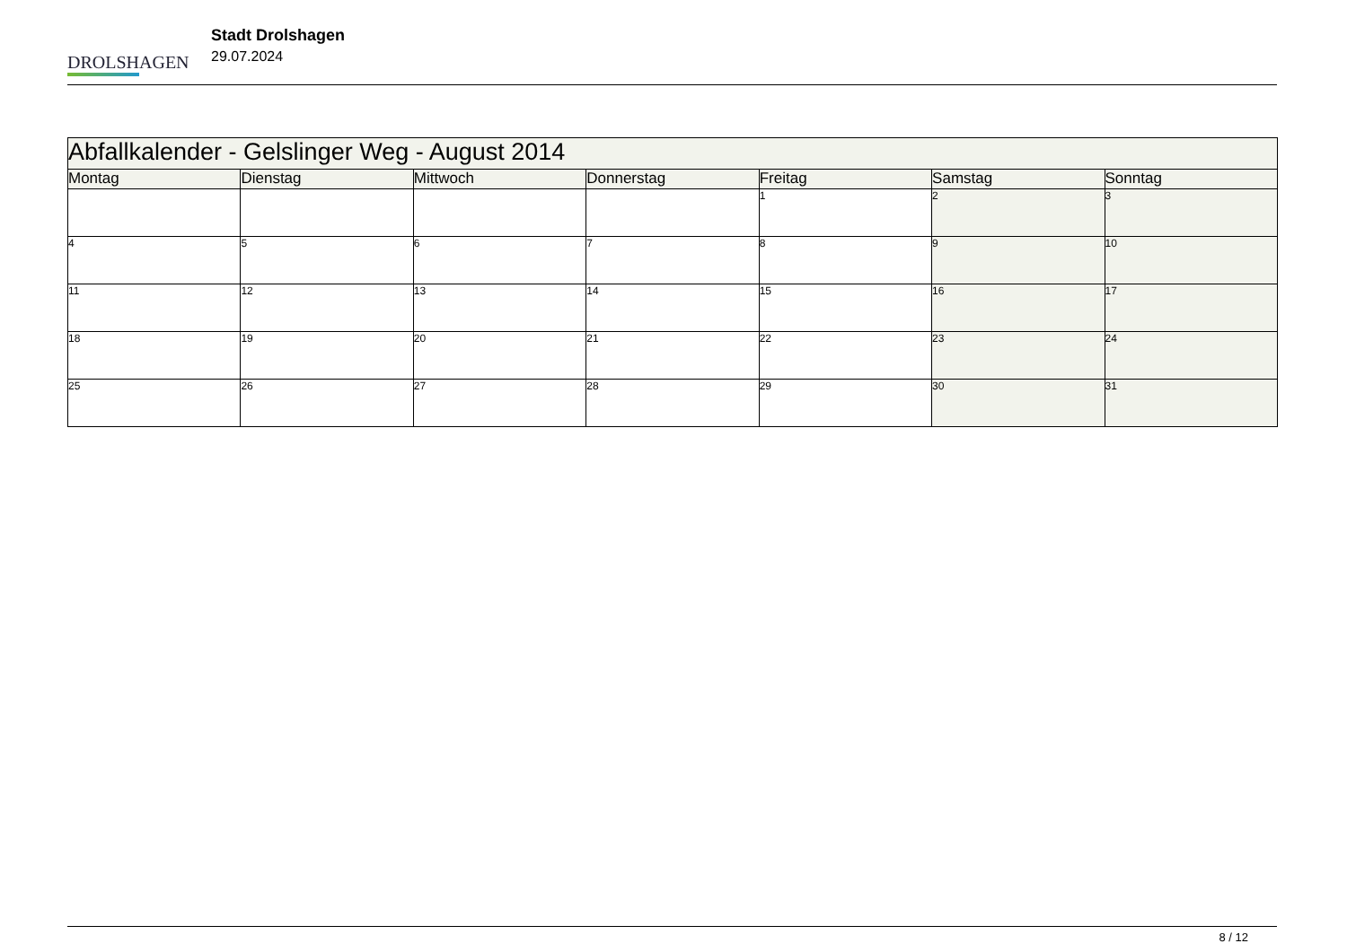DROLSHAGEN
Stadt Drolshagen
29.07.2024
| Abfallkalender - Gelslinger Weg - August 2014 | | | | | | |
| Montag | Dienstag | Mittwoch | Donnerstag | Freitag | Samstag | Sonntag |
| | | | | 1 | 2 | 3 |
| 4 | 5 | 6 | 7 | 8 | 9 | 10 |
| 11 | 12 | 13 | 14 | 15 | 16 | 17 |
| 18 | 19 | 20 | 21 | 22 | 23 | 24 |
| 25 | 26 | 27 | 28 | 29 | 30 | 31 |
8 / 12